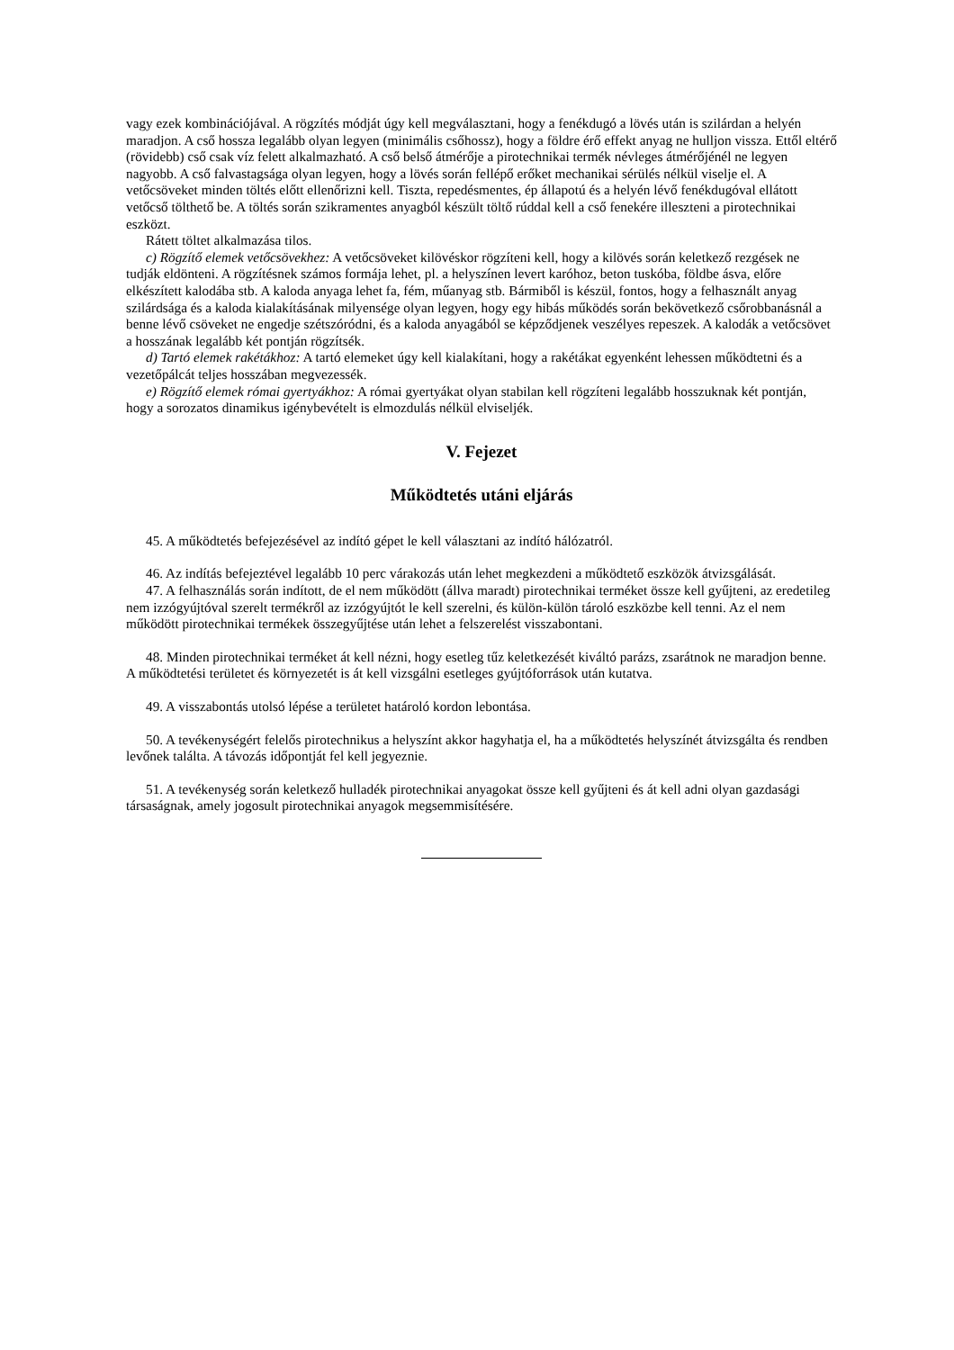vagy ezek kombinációjával. A rögzítés módját úgy kell megválasztani, hogy a fenékdugó a lövés után is szilárdan a helyén maradjon. A cső hossza legalább olyan legyen (minimális csőhossz), hogy a földre érő effekt anyag ne hulljon vissza. Ettől eltérő (rövidebb) cső csak víz felett alkalmazható. A cső belső átmérője a pirotechnikai termék névleges átmérőjénél ne legyen nagyobb. A cső falvastagsága olyan legyen, hogy a lövés során fellépő erőket mechanikai sérülés nélkül viselje el. A vetőcsöveket minden töltés előtt ellenőrizni kell. Tiszta, repedésmentes, ép állapotú és a helyén lévő fenékdugóval ellátott vetőcső tölthető be. A töltés során szikramentes anyagból készült töltő rúddal kell a cső fenekére illeszteni a pirotechnikai eszközt.
Rátett töltet alkalmazása tilos.
c) Rögzítő elemek vetőcsövekhez: A vetőcsöveket kilövéskor rögzíteni kell, hogy a kilövés során keletkező rezgések ne tudják eldönteni. A rögzítésnek számos formája lehet, pl. a helyszínen levert karóhoz, beton tuskóba, földbe ásva, előre elkészített kalodába stb. A kaloda anyaga lehet fa, fém, műanyag stb. Bármiből is készül, fontos, hogy a felhasznált anyag szilárdsága és a kaloda kialakításának milyensége olyan legyen, hogy egy hibás működés során bekövetkező csőrobbanásnál a benne lévő csöveket ne engedje szétszóródni, és a kaloda anyagából se képződjenek veszélyes repeszek. A kalodák a vetőcsövet a hosszának legalább két pontján rögzítsék.
d) Tartó elemek rakétákhoz: A tartó elemeket úgy kell kialakítani, hogy a rakétákat egyenként lehessen működtetni és a vezetőpálcát teljes hosszában megvezessék.
e) Rögzítő elemek római gyertyákhoz: A római gyertyákat olyan stabilan kell rögzíteni legalább hosszuknak két pontján, hogy a sorozatos dinamikus igénybevételt is elmozdulás nélkül elviseljék.
V. Fejezet
Működtetés utáni eljárás
45. A működtetés befejezésével az indító gépet le kell választani az indító hálózatról.
46. Az indítás befejeztével legalább 10 perc várakozás után lehet megkezdeni a működtető eszközök átvizsgálását.
47. A felhasználás során indított, de el nem működött (állva maradt) pirotechnikai terméket össze kell gyűjteni, az eredetileg nem izzógyújtóval szerelt termékről az izzógyújtót le kell szerelni, és külön-külön tároló eszközbe kell tenni. Az el nem működött pirotechnikai termékek összegyűjtése után lehet a felszerelést visszabontani.
48. Minden pirotechnikai terméket át kell nézni, hogy esetleg tűz keletkezését kiváltó parázs, zsarátnok ne maradjon benne. A működtetési területet és környezetét is át kell vizsgálni esetleges gyújtóforrások után kutatva.
49. A visszabontás utolsó lépése a területet határoló kordon lebontása.
50. A tevékenységért felelős pirotechnikus a helyszínt akkor hagyhatja el, ha a működtetés helyszínét átvizsgálta és rendben levőnek találta. A távozás időpontját fel kell jegyeznie.
51. A tevékenység során keletkező hulladék pirotechnikai anyagokat össze kell gyűjteni és át kell adni olyan gazdasági társaságnak, amely jogosult pirotechnikai anyagok megsemmisítésére.